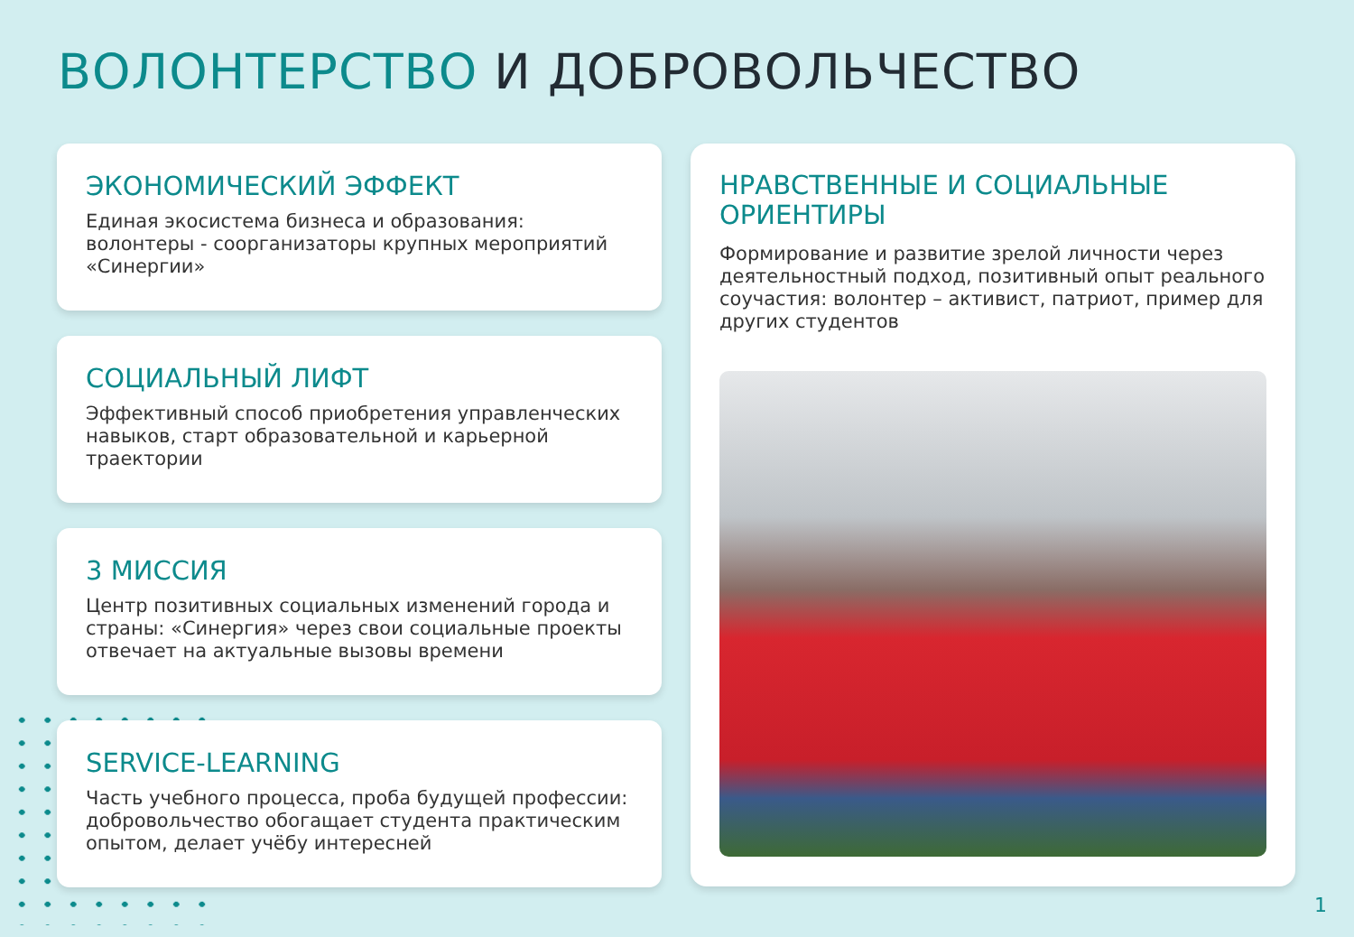ВОЛОНТЕРСТВО И ДОБРОВОЛЬЧЕСТВО
ЭКОНОМИЧЕСКИЙ ЭФФЕКТ
Единая экосистема бизнеса и образования: волонтеры - соорганизаторы крупных мероприятий «Синергии»
СОЦИАЛЬНЫЙ ЛИФТ
Эффективный способ приобретения управленческих навыков, старт образовательной и карьерной траектории
3 МИССИЯ
Центр позитивных социальных изменений города и страны: «Синергия» через свои социальные проекты отвечает на актуальные вызовы времени
SERVICE-LEARNING
Часть учебного процесса, проба будущей профессии: добровольчество обогащает студента практическим опытом, делает учёбу интересней
НРАВСТВЕННЫЕ И СОЦИАЛЬНЫЕ ОРИЕНТИРЫ
Формирование и развитие зрелой личности через деятельностный подход, позитивный опыт реального соучастия: волонтер – активист, патриот, пример для других студентов
1